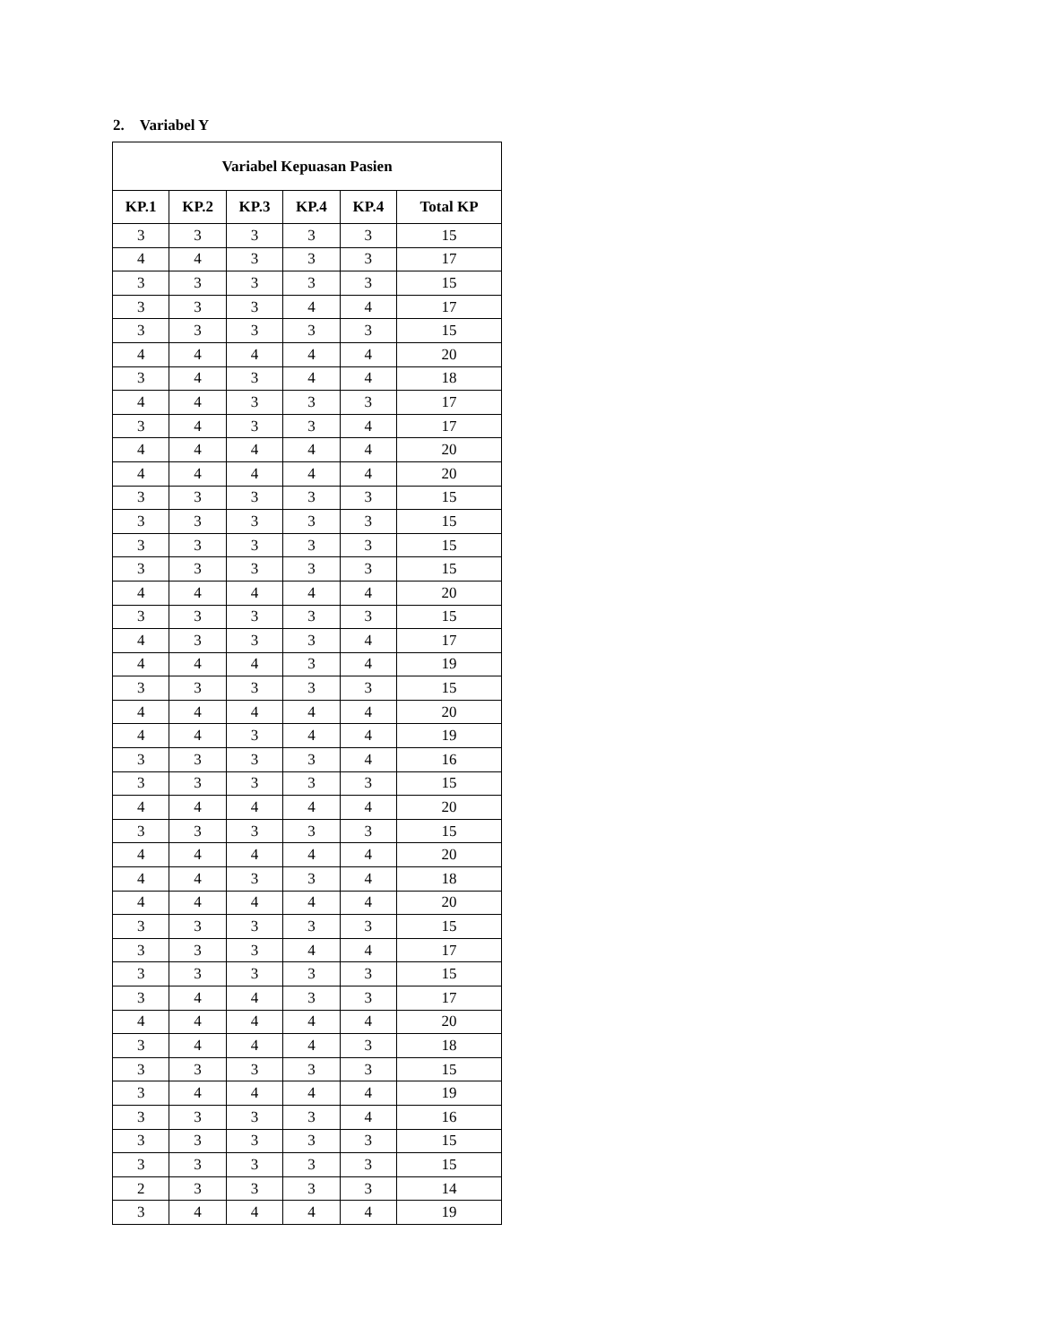2. Variabel Y
| Variabel Kepuasan Pasien | | | | | |
| --- | --- | --- | --- | --- | --- |
| KP.1 | KP.2 | KP.3 | KP.4 | KP.4 | Total KP |
| 3 | 3 | 3 | 3 | 3 | 15 |
| 4 | 4 | 3 | 3 | 3 | 17 |
| 3 | 3 | 3 | 3 | 3 | 15 |
| 3 | 3 | 3 | 4 | 4 | 17 |
| 3 | 3 | 3 | 3 | 3 | 15 |
| 4 | 4 | 4 | 4 | 4 | 20 |
| 3 | 4 | 3 | 4 | 4 | 18 |
| 4 | 4 | 3 | 3 | 3 | 17 |
| 3 | 4 | 3 | 3 | 4 | 17 |
| 4 | 4 | 4 | 4 | 4 | 20 |
| 4 | 4 | 4 | 4 | 4 | 20 |
| 3 | 3 | 3 | 3 | 3 | 15 |
| 3 | 3 | 3 | 3 | 3 | 15 |
| 3 | 3 | 3 | 3 | 3 | 15 |
| 3 | 3 | 3 | 3 | 3 | 15 |
| 4 | 4 | 4 | 4 | 4 | 20 |
| 3 | 3 | 3 | 3 | 3 | 15 |
| 4 | 3 | 3 | 3 | 4 | 17 |
| 4 | 4 | 4 | 3 | 4 | 19 |
| 3 | 3 | 3 | 3 | 3 | 15 |
| 4 | 4 | 4 | 4 | 4 | 20 |
| 4 | 4 | 3 | 4 | 4 | 19 |
| 3 | 3 | 3 | 3 | 4 | 16 |
| 3 | 3 | 3 | 3 | 3 | 15 |
| 4 | 4 | 4 | 4 | 4 | 20 |
| 3 | 3 | 3 | 3 | 3 | 15 |
| 4 | 4 | 4 | 4 | 4 | 20 |
| 4 | 4 | 3 | 3 | 4 | 18 |
| 4 | 4 | 4 | 4 | 4 | 20 |
| 3 | 3 | 3 | 3 | 3 | 15 |
| 3 | 3 | 3 | 4 | 4 | 17 |
| 3 | 3 | 3 | 3 | 3 | 15 |
| 3 | 4 | 4 | 3 | 3 | 17 |
| 4 | 4 | 4 | 4 | 4 | 20 |
| 3 | 4 | 4 | 4 | 3 | 18 |
| 3 | 3 | 3 | 3 | 3 | 15 |
| 3 | 4 | 4 | 4 | 4 | 19 |
| 3 | 3 | 3 | 3 | 4 | 16 |
| 3 | 3 | 3 | 3 | 3 | 15 |
| 3 | 3 | 3 | 3 | 3 | 15 |
| 2 | 3 | 3 | 3 | 3 | 14 |
| 3 | 4 | 4 | 4 | 4 | 19 |